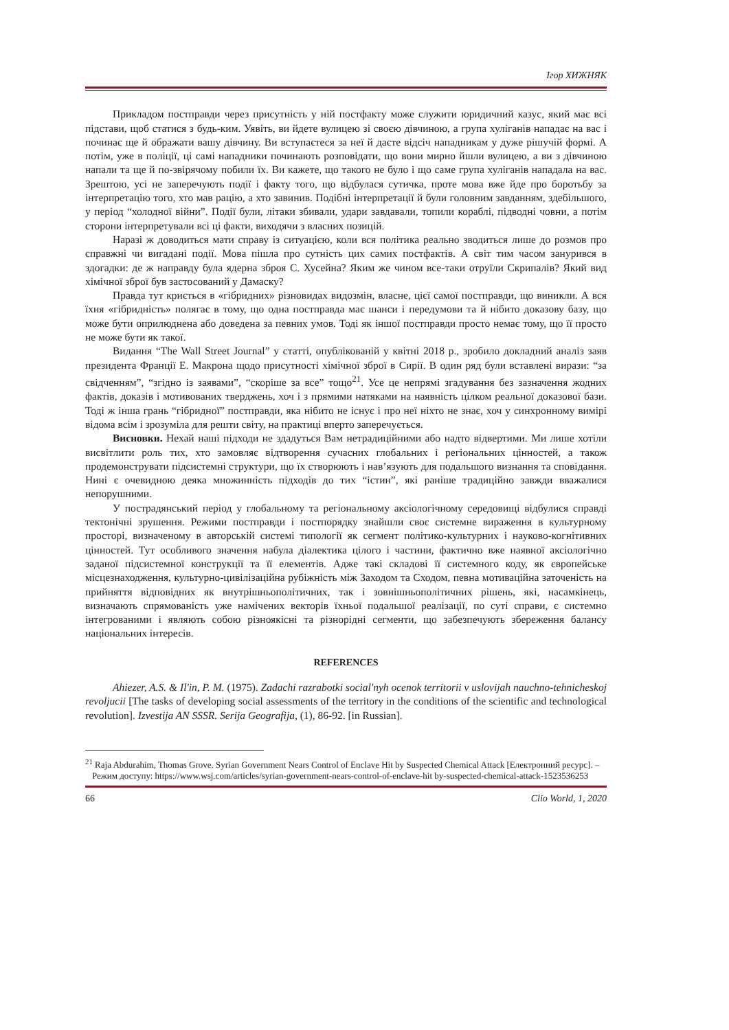Ігор ХИЖНЯК
Прикладом постправди через присутність у ній постфакту може служити юридичний казус, який має всі підстави, щоб статися з будь-ким. Уявіть, ви йдете вулицею зі своєю дівчиною, а група хуліганів нападає на вас і починає ще й ображати вашу дівчину. Ви вступаєтеся за неї й даєте відсіч нападникам у дуже рішучій формі. А потім, уже в поліції, ці самі нападники починають розповідати, що вони мирно йшли вулицею, а ви з дівчиною напали та ще й по-звірячому побили їх. Ви кажете, що такого не було і що саме група хуліганів нападала на вас. Зрештою, усі не заперечують події і факту того, що відбулася сутичка, проте мова вже йде про боротьбу за інтерпретацію того, хто мав рацію, а хто завинив. Подібні інтерпретації й були головним завданням, здебільшого, у період “холодної війни”. Події були, літаки збивали, удари завдавали, топили кораблі, підводні човни, а потім сторони інтерпретували всі ці факти, виходячи з власних позицій.
Наразі ж доводиться мати справу із ситуацією, коли вся політика реально зводиться лише до розмов про справжні чи вигадані події. Мова пішла про сутність цих самих постфактів. А світ тим часом занурився в здогадки: де ж направду була ядерна зброя С. Хусейна? Яким же чином все-таки отруїли Скрипалів? Який вид хімічної зброї був застосований у Дамаску?
Правда тут криється в «гібридних» різновидах видозмін, власне, цієї самої постправди, що виникли. А вся їхня «гібридність» полягає в тому, що одна постправда має шанси і передумови та й нібито доказову базу, що може бути оприлюднена або доведена за певних умов. Тоді як іншої постправди просто немає тому, що її просто не може бути як такої.
Видання “The Wall Street Journal” у статті, опублікованій у квітні 2018 р., зробило докладний аналіз заяв президента Франції Е. Макрона щодо присутності хімічної зброї в Сирії. В один ряд були вставлені вирази: “за свідченням”, “згідно із заявами”, “скоріше за все” тощо<sup>21</sup>. Усе це непрямі згадування без зазначення жодних фактів, доказів і мотивованих тверджень, хоч і з прямими натяками на наявність цілком реальної доказової бази. Тоді ж інша грань “гібридної” постправди, яка нібито не існує і про неї ніхто не знає, хоч у синхронному вимірі відома всім і зрозуміла для решти світу, на практиці вперто заперечується.
Висновки. Нехай наші підходи не здадуться Вам нетрадиційними або надто відвертими. Ми лише хотіли висвітлити роль тих, хто замовляє відтворення сучасних глобальних і регіональних цінностей, а також продемонструвати підсистемні структури, що їх створюють і нав’язують для подальшого визнання та сповідання. Нині є очевидною деяка множинність підходів до тих “істин”, які раніше традиційно завжди вважалися непорушними.
У пострадянський період у глобальному та регіональному аксіологічному середовищі відбулися справді тектонічні зрушення. Режими постправди і постпорядку знайшли своє системне вираження в культурному просторі, визначеному в авторській системі типології як сегмент політико-культурних і науково-когнітивних цінностей. Тут особливого значення набула діалектика цілого і частини, фактично вже наявної аксіологічно заданої підсистемної конструкції та її елементів. Адже такі складові її системного коду, як європейське місцезнаходження, культурно-цивілізаційна рубіжність між Заходом та Сходом, певна мотиваційна заточеність на прийняття відповідних як внутрішньополітичних, так і зовнішньополітичних рішень, які, насамкінець, визначають спрямованість уже намічених векторів їхньої подальшої реалізації, по суті справи, є системно інтегрованими і являють собою різноякісні та різнорідні сегменти, що забезпечують збереження балансу національних інтересів.
REFERENCES
Ahiezer, A.S. & Il'in, P. M. (1975). Zadachi razrabotki social'nyh ocenok territorii v uslovijah nauchno-tehnicheskoj revoljucii [The tasks of developing social assessments of the territory in the conditions of the scientific and technological revolution]. Izvestija AN SSSR. Serija Geografija, (1), 86-92. [in Russian].
<sup>21</sup> Raja Abdurahim, Thomas Grove. Syrian Government Nears Control of Enclave Hit by Suspected Chemical Attack [Електронний ресурс]. – Режим доступу: https://www.wsj.com/articles/syrian-government-nears-control-of-enclave-hit by-suspected-chemical-attack-1523536253
66 Clio World, 1, 2020